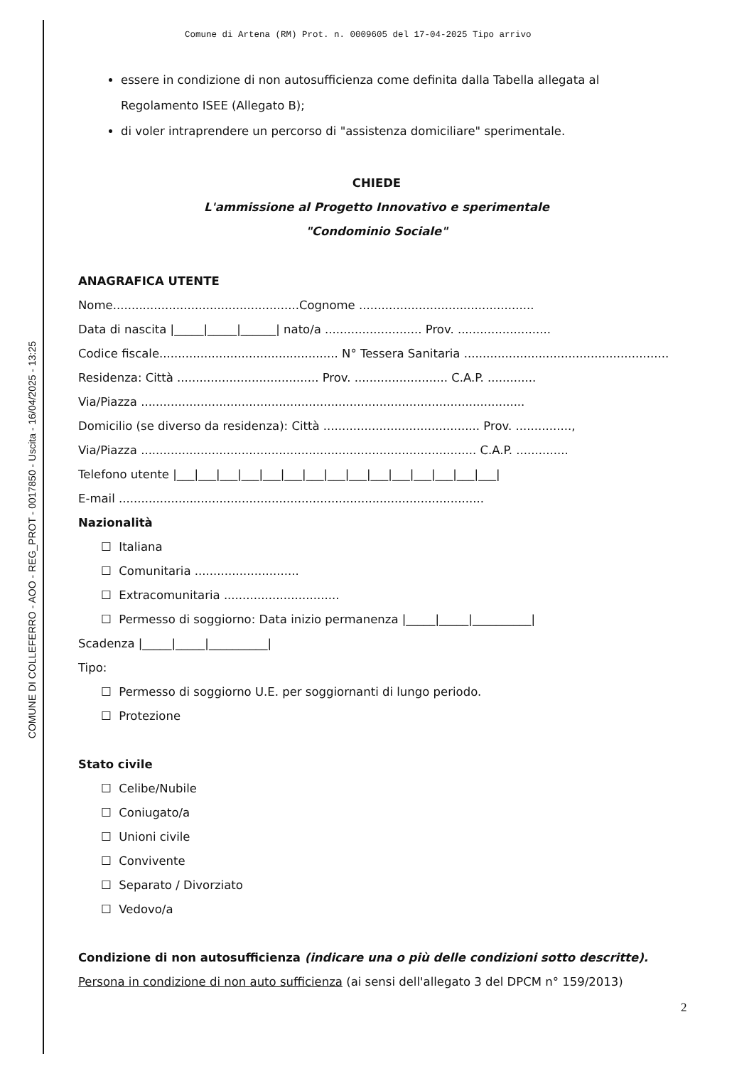COMUNE DI COLLEFERRO - AOO - REG_PROT - 0017850 - Uscita - 16/04/2025 - 13:25
Comune di Artena (RM) Prot. n. 0009605 del 17-04-2025 Tipo arrivo
essere in condizione di non autosufficienza come definita dalla Tabella allegata al Regolamento ISEE (Allegato B);
di voler intraprendere un percorso di "assistenza domiciliare" sperimentale.
CHIEDE
L'ammissione al Progetto Innovativo e sperimentale
"Condominio Sociale"
ANAGRAFICA UTENTE
Nome..................................................Cognome ...............................................
Data di nascita |_____|_____|______| nato/a .......................... Prov. .........................
Codice fiscale................................................ N° Tessera Sanitaria .......................................................
Residenza: Città ...................................... Prov. ......................... C.A.P. .............
Via/Piazza .......................................................................................................
Domicilio (se diverso da residenza): Città .......................................... Prov. ...............,
Via/Piazza .......................................................................................... C.A.P. ..............
Telefono utente |___|___|___|___|___|___|___|___|___|___|___|___|___|___|___|
E-mail ..................................................................................................
Nazionalità
☐ Italiana
☐ Comunitaria ............................
☐ Extracomunitaria ...............................
☐ Permesso di soggiorno: Data inizio permanenza |_____|_____|__________|
Scadenza |_____|_____|__________|
Tipo:
☐ Permesso di soggiorno U.E. per soggiornanti di lungo periodo.
☐ Protezione
Stato civile
☐ Celibe/Nubile
☐ Coniugato/a
☐ Unioni civile
☐ Convivente
☐ Separato / Divorziato
☐ Vedovo/a
Condizione di non autosufficienza (indicare una o più delle condizioni sotto descritte).
Persona in condizione di non auto sufficienza (ai sensi dell'allegato 3 del DPCM n° 159/2013)
2